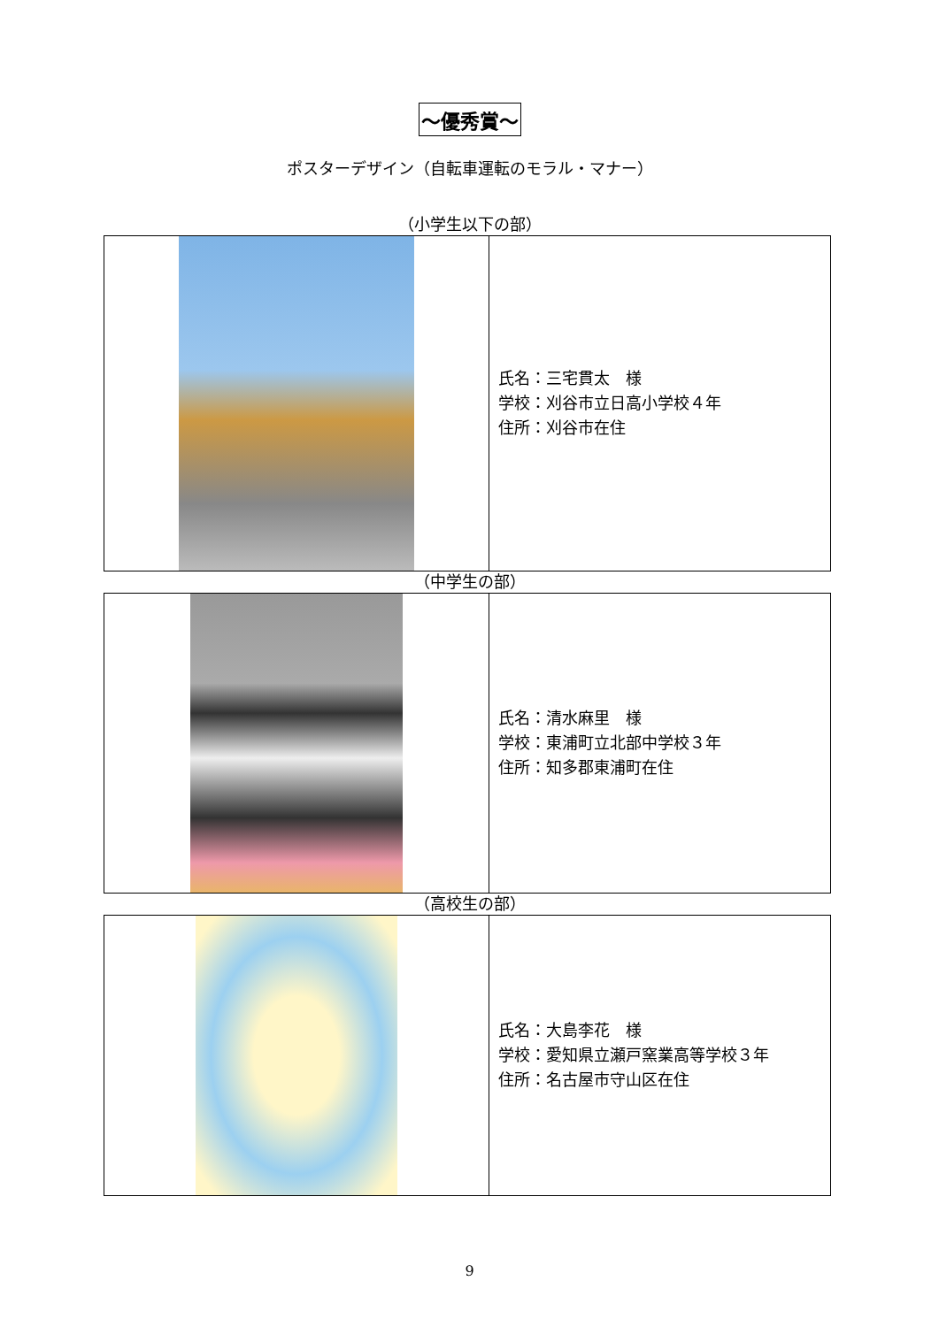～優秀賞～
ポスターデザイン（自転車運転のモラル・マナー）
（小学生以下の部）
| | 氏名：三宅貫太 様 学校：刈谷市立日高小学校４年 住所：刈谷市在住 |
（中学生の部）
| | 氏名：清水麻里 様 学校：東浦町立北部中学校３年 住所：知多郡東浦町在住 |
（高校生の部）
| | 氏名：大島李花 様 学校：愛知県立瀬戸窯業高等学校３年 住所：名古屋市守山区在住 |
9